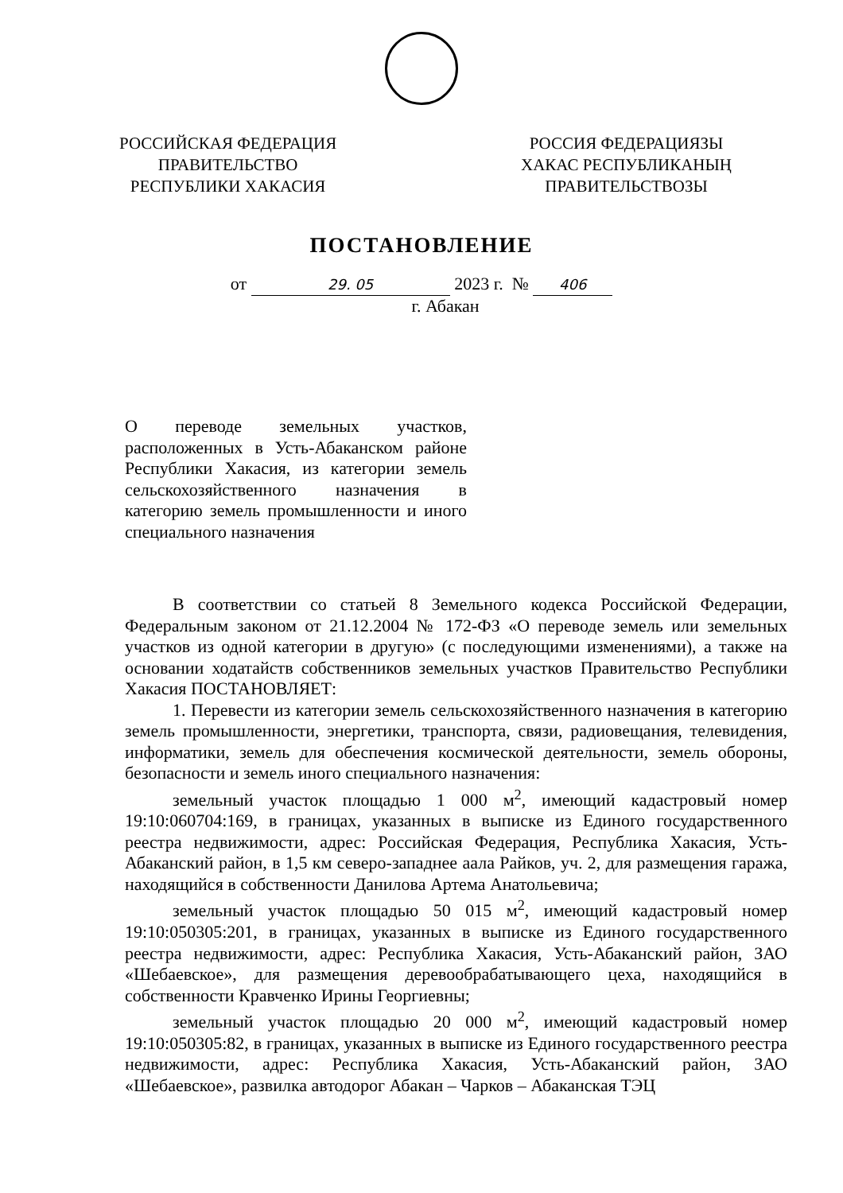РОССИЙСКАЯ ФЕДЕРАЦИЯ
ПРАВИТЕЛЬСТВО
РЕСПУБЛИКИ ХАКАСИЯ
РОССИЯ ФЕДЕРАЦИЯЗЫ
ХАКАС РЕСПУБЛИКАНЫҢ
ПРАВИТЕЛЬСТВОЗЫ
ПОСТАНОВЛЕНИЕ
от 29. 05 2023 г. № 406
г. Абакан
О переводе земельных участков, расположенных в Усть-Абаканском районе Республики Хакасия, из категории земель сельскохозяйственного назначения в категорию земель промышленности и иного специального назначения
В соответствии со статьей 8 Земельного кодекса Российской Федерации, Федеральным законом от 21.12.2004 № 172-ФЗ «О переводе земель или земельных участков из одной категории в другую» (с последующими изменениями), а также на основании ходатайств собственников земельных участков Правительство Республики Хакасия ПОСТАНОВЛЯЕТ:
1. Перевести из категории земель сельскохозяйственного назначения в категорию земель промышленности, энергетики, транспорта, связи, радиовещания, телевидения, информатики, земель для обеспечения космической деятельности, земель обороны, безопасности и земель иного специального назначения:
земельный участок площадью 1 000 м<sup>2</sup>, имеющий кадастровый номер 19:10:060704:169, в границах, указанных в выписке из Единого государственного реестра недвижимости, адрес: Российская Федерация, Республика Хакасия, Усть-Абаканский район, в 1,5 км северо-западнее аала Райков, уч. 2, для размещения гаража, находящийся в собственности Данилова Артема Анатольевича;
земельный участок площадью 50 015 м<sup>2</sup>, имеющий кадастровый номер 19:10:050305:201, в границах, указанных в выписке из Единого государственного реестра недвижимости, адрес: Республика Хакасия, Усть-Абаканский район, ЗАО «Шебаевское», для размещения деревообрабатывающего цеха, находящийся в собственности Кравченко Ирины Георгиевны;
земельный участок площадью 20 000 м<sup>2</sup>, имеющий кадастровый номер 19:10:050305:82, в границах, указанных в выписке из Единого государственного реестра недвижимости, адрес: Республика Хакасия, Усть-Абаканский район, ЗАО «Шебаевское», развилка автодорог Абакан – Чарков – Абаканская ТЭЦ